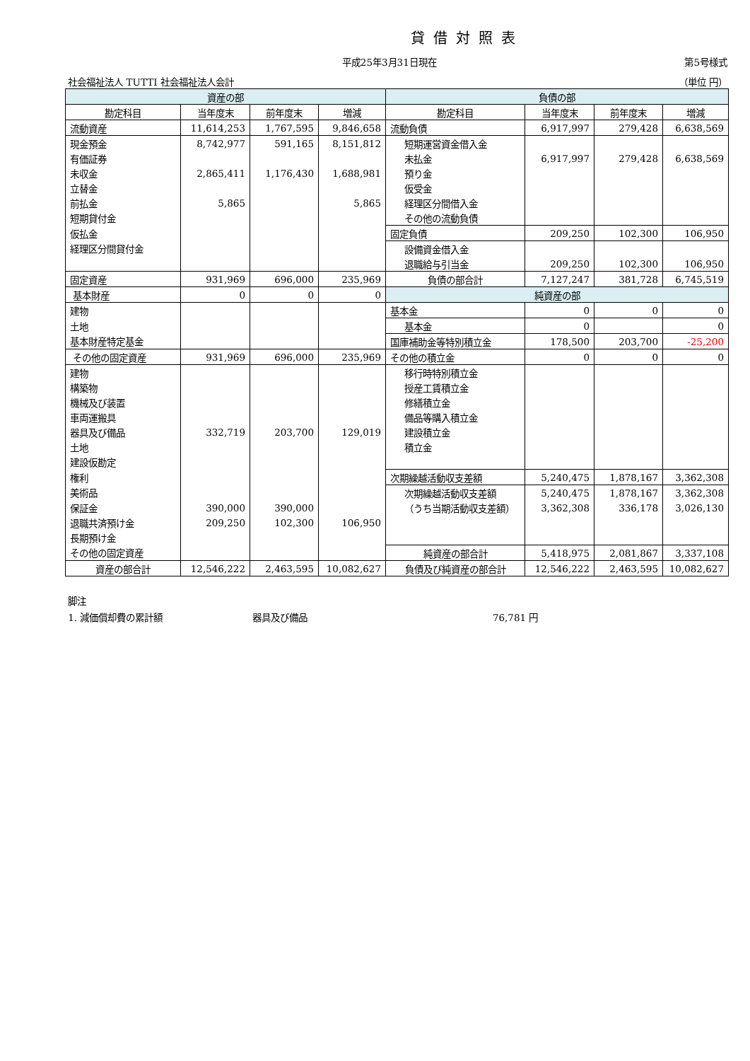貸借対照表
平成25年3月31日現在 第5号様式
社会福祉法人 TUTTI 社会福祉法人会計 （単位 円）
| 資産の部 | | | | 負債の部 | | | |
| --- | --- | --- | --- | --- | --- | --- | --- |
| 勘定科目 | 当年度末 | 前年度末 | 増減 | 勘定科目 | 当年度末 | 前年度末 | 増減 |
| 流動資産 | 11,614,253 | 1,767,595 | 9,846,658 | 流動負債 | 6,917,997 | 279,428 | 6,638,569 |
| 現金預金 | 8,742,977 | 591,165 | 8,151,812 | 短期運営資金借入金 | | | |
| 有価証券 | | | | 未払金 | 6,917,997 | 279,428 | 6,638,569 |
| 未収金 | 2,865,411 | 1,176,430 | 1,688,981 | 預り金 | | | |
| 立替金 | | | | 仮受金 | | | |
| 前払金 | 5,865 | | 5,865 | 経理区分間借入金 | | | |
| 短期貸付金 | | | | その他の流動負債 | | | |
| 仮払金 | | | | 固定負債 | 209,250 | 102,300 | 106,950 |
| 経理区分間貸付金 | | | | 設備資金借入金 | | | |
| | | | | 退職給与引当金 | 209,250 | 102,300 | 106,950 |
| 固定資産 | 931,969 | 696,000 | 235,969 | 負債の部合計 | 7,127,247 | 381,728 | 6,745,519 |
| 基本財産 | 0 | 0 | 0 | 純資産の部 | | | |
| 建物 | | | | 基本金 | 0 | 0 | 0 |
| 土地 | | | | 基本金 | 0 | | 0 |
| 基本財産特定基金 | | | | 国庫補助金等特別積立金 | 178,500 | 203,700 | -25,200 |
| その他の固定資産 | 931,969 | 696,000 | 235,969 | その他の積立金 | 0 | 0 | 0 |
| 建物 | | | | 移行時特別積立金 | | | |
| 構築物 | | | | 授産工賃積立金 | | | |
| 機械及び装置 | | | | 修繕積立金 | | | |
| 車両運搬具 | | | | 備品等購入積立金 | | | |
| 器具及び備品 | 332,719 | 203,700 | 129,019 | 建設積立金 | | | |
| 土地 | | | | 積立金 | | | |
| 建設仮勘定 | | | | | | | |
| 権利 | | | | 次期繰越活動収支差額 | 5,240,475 | 1,878,167 | 3,362,308 |
| 美術品 | | | | 次期繰越活動収支差額 | 5,240,475 | 1,878,167 | 3,362,308 |
| 保証金 | 390,000 | 390,000 | | （うち当期活動収支差額） | 3,362,308 | 336,178 | 3,026,130 |
| 退職共済預け金 | 209,250 | 102,300 | 106,950 | | | | |
| 長期預け金 | | | | | | | |
| その他の固定資産 | | | | 純資産の部合計 | 5,418,975 | 2,081,867 | 3,337,108 |
| 資産の部合計 | 12,546,222 | 2,463,595 | 10,082,627 | 負債及び純資産の部合計 | 12,546,222 | 2,463,595 | 10,082,627 |
脚注
1. 減価償却費の累計額 器具及び備品 76,781 円